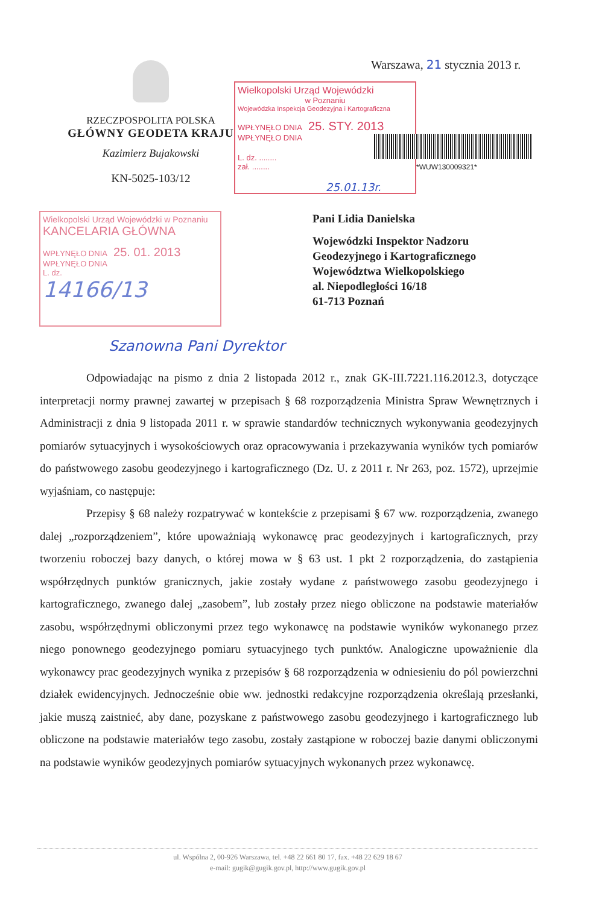Warszawa, 21 stycznia 2013 r.
RZECZPOSPOLITA POLSKA
GŁÓWNY GEODETA KRAJU
Kazimierz Bujakowski
KN-5025-103/12
Wielkopolski Urząd Wojewódzki
w Poznaniu
Wojewódzka Inspekcja Geodezyjna i Kartograficzna
WPŁYNĘŁO DNIA 25. STY. 2013 WPŁYNĘŁO DNIA
L. dz. ........
zał. ........
*WUW130009321*
25.01.13r.
Wielkopolski Urząd Wojewódzki w Poznaniu
KANCELARIA GŁÓWNA
WPŁYNĘŁO DNIA 25. 01. 2013 WPŁYNĘŁO DNIA
L. dz.
14166/13
Pani Lidia Danielska
Wojewódzki Inspektor Nadzoru
Geodezyjnego i Kartograficznego
Województwa Wielkopolskiego
al. Niepodległości 16/18
61-713 Poznań
Szanowna Pani Dyrektor
Odpowiadając na pismo z dnia 2 listopada 2012 r., znak GK-III.7221.116.2012.3, dotyczące interpretacji normy prawnej zawartej w przepisach § 68 rozporządzenia Ministra Spraw Wewnętrznych i Administracji z dnia 9 listopada 2011 r. w sprawie standardów technicznych wykonywania geodezyjnych pomiarów sytuacyjnych i wysokościowych oraz opracowywania i przekazywania wyników tych pomiarów do państwowego zasobu geodezyjnego i kartograficznego (Dz. U. z 2011 r. Nr 263, poz. 1572), uprzejmie wyjaśniam, co następuje:
Przepisy § 68 należy rozpatrywać w kontekście z przepisami § 67 ww. rozporządzenia, zwanego dalej „rozporządzeniem”, które upoważniają wykonawcę prac geodezyjnych i kartograficznych, przy tworzeniu roboczej bazy danych, o której mowa w § 63 ust. 1 pkt 2 rozporządzenia, do zastąpienia współrzędnych punktów granicznych, jakie zostały wydane z państwowego zasobu geodezyjnego i kartograficznego, zwanego dalej „zasobem”, lub zostały przez niego obliczone na podstawie materiałów zasobu, współrzędnymi obliczonymi przez tego wykonawcę na podstawie wyników wykonanego przez niego ponownego geodezyjnego pomiaru sytuacyjnego tych punktów. Analogiczne upoważnienie dla wykonawcy prac geodezyjnych wynika z przepisów § 68 rozporządzenia w odniesieniu do pól powierzchni działek ewidencyjnych. Jednocześnie obie ww. jednostki redakcyjne rozporządzenia określają przesłanki, jakie muszą zaistnieć, aby dane, pozyskane z państwowego zasobu geodezyjnego i kartograficznego lub obliczone na podstawie materiałów tego zasobu, zostały zastąpione w roboczej bazie danymi obliczonymi na podstawie wyników geodezyjnych pomiarów sytuacyjnych wykonanych przez wykonawcę.
ul. Wspólna 2, 00-926 Warszawa, tel. +48 22 661 80 17, fax. +48 22 629 18 67
e-mail: gugik@gugik.gov.pl, http://www.gugik.gov.pl